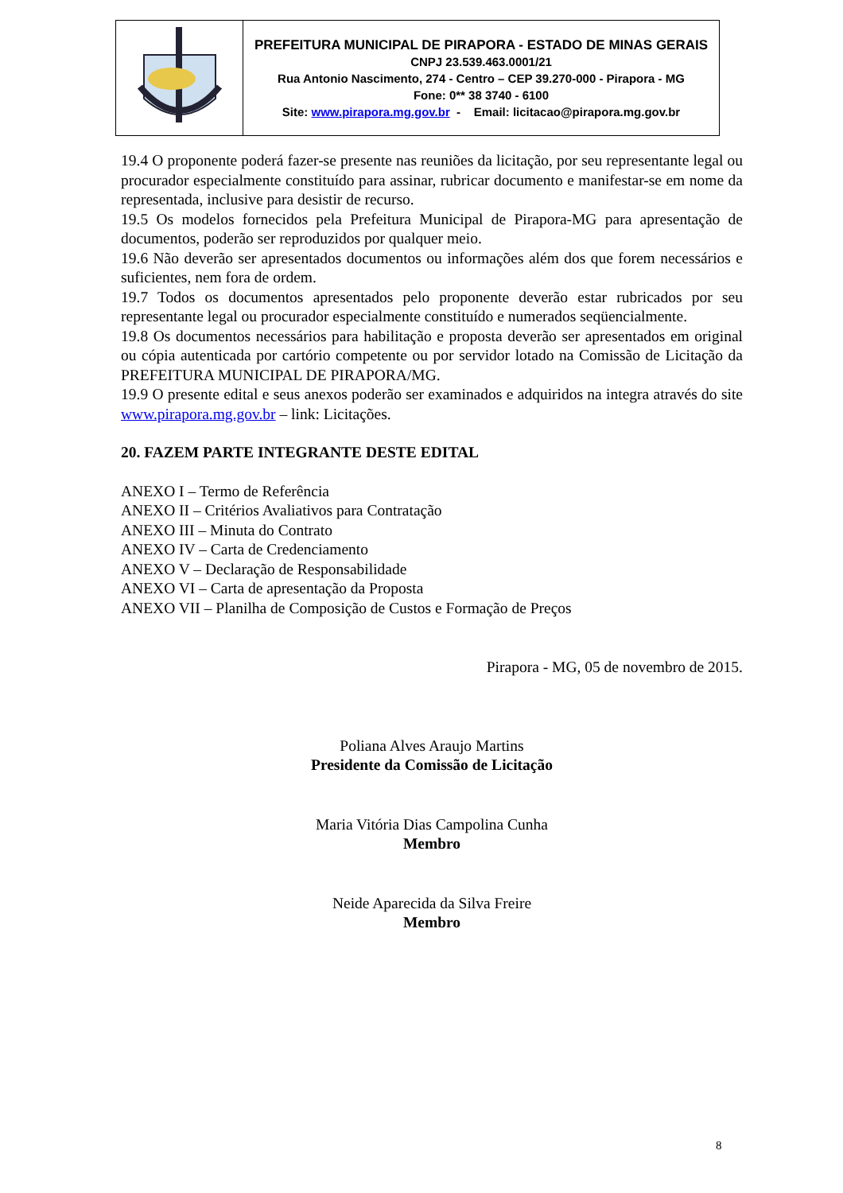| | PREFEITURA MUNICIPAL DE PIRAPORA - ESTADO DE MINAS GERAIS CNPJ 23.539.463.0001/21 Rua Antonio Nascimento, 274 - Centro – CEP 39.270-000 - Pirapora - MG Fone: 0** 38 3740 - 6100 Site: www.pirapora.mg.gov.br - Email: licitacao@pirapora.mg.gov.br |
19.4 O proponente poderá fazer-se presente nas reuniões da licitação, por seu representante legal ou procurador especialmente constituído para assinar, rubricar documento e manifestar-se em nome da representada, inclusive para desistir de recurso.
19.5 Os modelos fornecidos pela Prefeitura Municipal de Pirapora-MG para apresentação de documentos, poderão ser reproduzidos por qualquer meio.
19.6 Não deverão ser apresentados documentos ou informações além dos que forem necessários e suficientes, nem fora de ordem.
19.7 Todos os documentos apresentados pelo proponente deverão estar rubricados por seu representante legal ou procurador especialmente constituído e numerados seqüencialmente.
19.8 Os documentos necessários para habilitação e proposta deverão ser apresentados em original ou cópia autenticada por cartório competente ou por servidor lotado na Comissão de Licitação da PREFEITURA MUNICIPAL DE PIRAPORA/MG.
19.9 O presente edital e seus anexos poderão ser examinados e adquiridos na integra através do site www.pirapora.mg.gov.br – link: Licitações.
20. FAZEM PARTE INTEGRANTE DESTE EDITAL
ANEXO I – Termo de Referência
ANEXO II – Critérios Avaliativos para Contratação
ANEXO III – Minuta do Contrato
ANEXO IV – Carta de Credenciamento
ANEXO V – Declaração de Responsabilidade
ANEXO VI – Carta de apresentação da Proposta
ANEXO VII – Planilha de Composição de Custos e Formação de Preços
Pirapora - MG, 05 de novembro de 2015.
Poliana Alves Araujo Martins
Presidente da Comissão de Licitação
Maria Vitória Dias Campolina Cunha
Membro
Neide Aparecida da Silva Freire
Membro
8